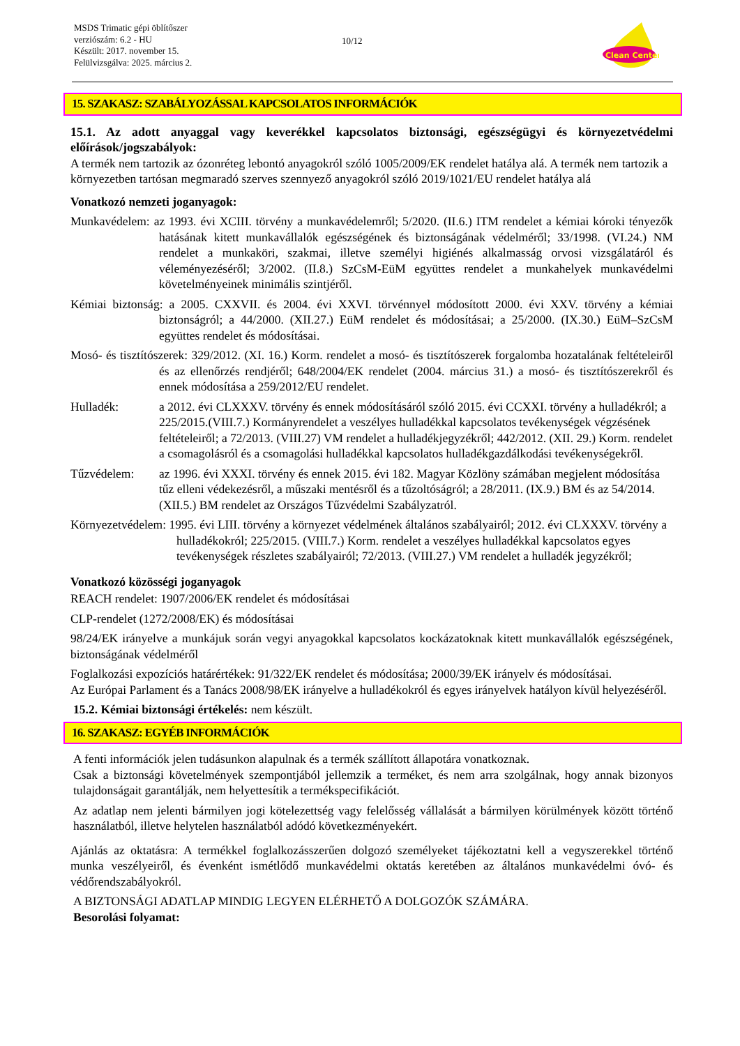MSDS Trimatic gépi öblítőszer
verziószám: 6.2 - HU
Készült: 2017. november 15.
Felülvizsgálva: 2025. március 2.
10/12
Clean Center
15. SZAKASZ: SZABÁLYOZÁSSAL KAPCSOLATOS INFORMÁCIÓK
15.1. Az adott anyaggal vagy keverékkel kapcsolatos biztonsági, egészségügyi és környezetvédelmi előírások/jogszabályok:
A termék nem tartozik az ózonréteg lebontó anyagokról szóló 1005/2009/EK rendelet hatálya alá. A termék nem tartozik a környezetben tartósan megmaradó szerves szennyező anyagokról szóló 2019/1021/EU rendelet hatálya alá
Vonatkozó nemzeti joganyagok:
Munkavédelem: az 1993. évi XCIII. törvény a munkavédelemről; 5/2020. (II.6.) ITM rendelet a kémiai kóroki tényezők hatásának kitett munkavállalók egészségének és biztonságának védelméről; 33/1998. (VI.24.) NM rendelet a munkaköri, szakmai, illetve személyi higiénés alkalmasság orvosi vizsgálatáról és véleményezéséről; 3/2002. (II.8.) SzCsM-EüM együttes rendelet a munkahelyek munkavédelmi követelményeinek minimális szintjéről.
Kémiai biztonság: a 2005. CXXVII. és 2004. évi XXVI. törvénnyel módosított 2000. évi XXV. törvény a kémiai biztonságról; a 44/2000. (XII.27.) EüM rendelet és módosításai; a 25/2000. (IX.30.) EüM–SzCsM együttes rendelet és módosításai.
Mosó- és tisztítószerek: 329/2012. (XI. 16.) Korm. rendelet a mosó- és tisztítószerek forgalomba hozatalának feltételeiről és az ellenőrzés rendjéről; 648/2004/EK rendelet (2004. március 31.) a mosó- és tisztítószerekről és ennek módosítása a 259/2012/EU rendelet.
Hulladék: a 2012. évi CLXXXV. törvény és ennek módosításáról szóló 2015. évi CCXXI. törvény a hulladékról; a 225/2015.(VIII.7.) Kormányrendelet a veszélyes hulladékkal kapcsolatos tevékenységek végzésének feltételeiről; a 72/2013. (VIII.27) VM rendelet a hulladékjegyzékről; 442/2012. (XII. 29.) Korm. rendelet a csomagolásról és a csomagolási hulladékkal kapcsolatos hulladékgazdálkodási tevékenységekről.
Tűzvédelem: az 1996. évi XXXI. törvény és ennek 2015. évi 182. Magyar Közlöny számában megjelent módosítása tűz elleni védekezésről, a műszaki mentésről és a tűzoltóságról; a 28/2011. (IX.9.) BM és az 54/2014. (XII.5.) BM rendelet az Országos Tűzvédelmi Szabályzatról.
Környezetvédelem: 1995. évi LIII. törvény a környezet védelmének általános szabályairól; 2012. évi CLXXXV. törvény a hulladékokról; 225/2015. (VIII.7.) Korm. rendelet a veszélyes hulladékkal kapcsolatos egyes tevékenységek részletes szabályairól; 72/2013. (VIII.27.) VM rendelet a hulladék jegyzékről;
Vonatkozó közösségi joganyagok
REACH rendelet: 1907/2006/EK rendelet és módosításai
CLP-rendelet (1272/2008/EK) és módosításai
98/24/EK irányelve a munkájuk során vegyi anyagokkal kapcsolatos kockázatoknak kitett munkavállalók egészségének, biztonságának védelméről
Foglalkozási expozíciós határértékek: 91/322/EK rendelet és módosítása; 2000/39/EK irányelv és módosításai.
Az Európai Parlament és a Tanács 2008/98/EK irányelve a hulladékokról és egyes irányelvek hatályon kívül helyezéséről.
15.2. Kémiai biztonsági értékelés: nem készült.
16. SZAKASZ: EGYÉB INFORMÁCIÓK
A fenti információk jelen tudásunkon alapulnak és a termék szállított állapotára vonatkoznak.
Csak a biztonsági követelmények szempontjából jellemzik a terméket, és nem arra szolgálnak, hogy annak bizonyos tulajdonságait garantálják, nem helyettesítik a termékspecifikációt.
Az adatlap nem jelenti bármilyen jogi kötelezettség vagy felelősség vállalását a bármilyen körülmények között történő használatból, illetve helytelen használatból adódó következményekért.
Ajánlás az oktatásra: A termékkel foglalkozásszerűen dolgozó személyeket tájékoztatni kell a vegyszerekkel történő munka veszélyeiről, és évenként ismétlődő munkavédelmi oktatás keretében az általános munkavédelmi óvó- és védőrendszabályokról.
A BIZTONSÁGI ADATLAP MINDIG LEGYEN ELÉRHETŐ A DOLGOZÓK SZÁMÁRA.
Besorolási folyamat: